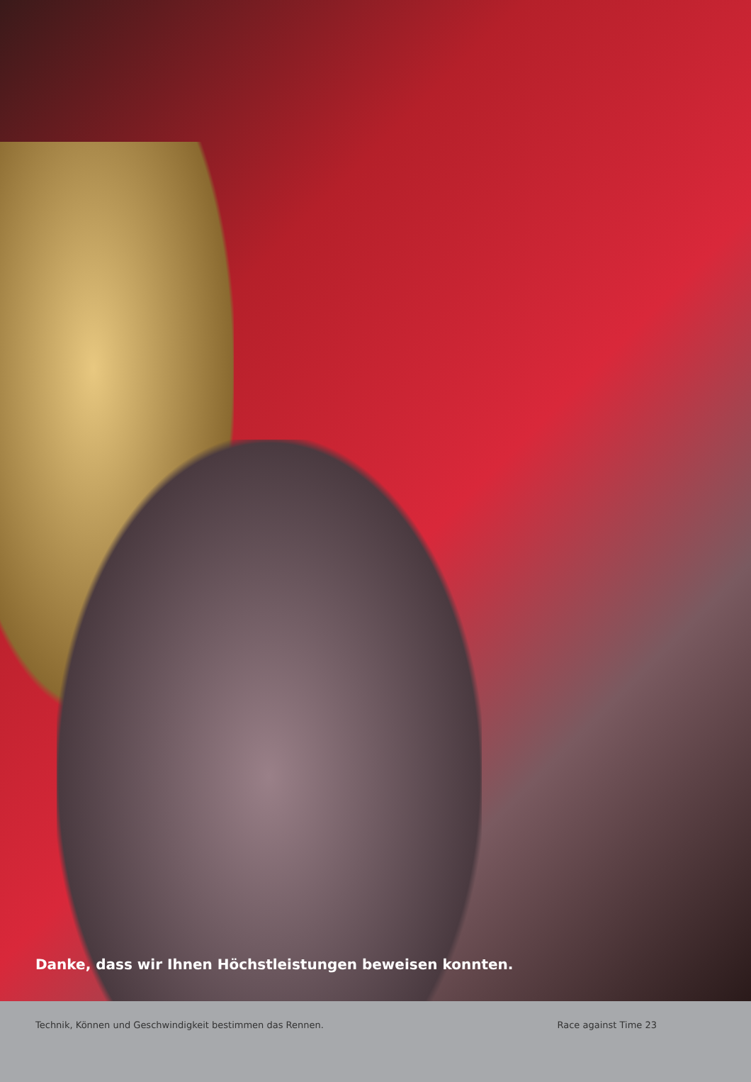Danke, dass wir Ihnen Höchstleistungen beweisen konnten.
Technik, Können und Geschwindigkeit bestimmen das Rennen. Race against Time 23